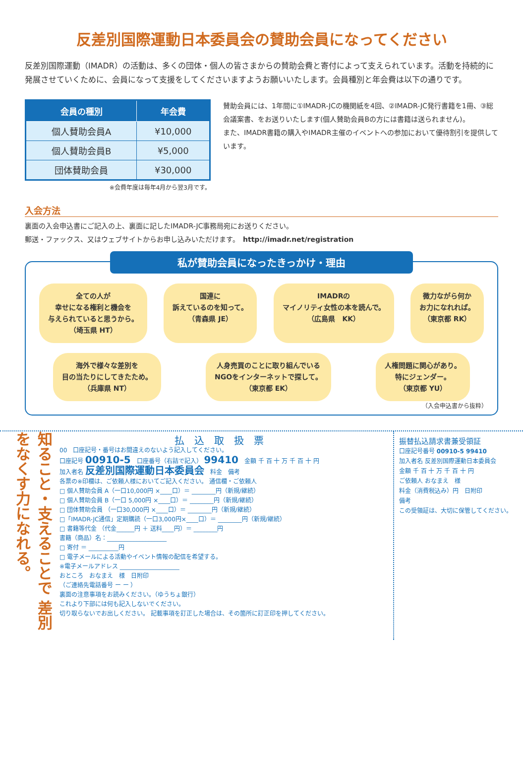反差別国際運動日本委員会の賛助会員になってください
反差別国際運動（IMADR）の活動は、多くの団体・個人の皆さまからの賛助会費と寄付によって支えられています。活動を持続的に発展させていくために、会員になって支援をしてくださいますようお願いいたします。会員種別と年会費は以下の通りです。
| 会員の種別 | 年会費 |
| --- | --- |
| 個人賛助会員A | ¥10,000 |
| 個人賛助会員B | ¥5,000 |
| 団体賛助会員 | ¥30,000 |
※会費年度は毎年4月から翌3月です。
賛助会員には、1年間に①IMADR-JCの機関紙を4回、②IMADR-JC発行書籍を1冊、③総会議案書、をお送りいたします(個人賛助会員Bの方には書籍は送られません)。
また、IMADR書籍の購入やIMADR主催のイベントへの参加において優待割引を提供しています。
入会方法
裏面の入会申込書にご記入の上、裏面に記したIMADR-JC事務局宛にお送りください。
郵送・ファックス、又はウェブサイトからお申し込みいただけます。　http://imadr.net/registration
私が賛助会員になったきっかけ・理由
全ての人が
幸せになる権利と機会を
与えられていると思うから。
（埼玉県 HT）
国連に
訴えているのを知って。
（青森県 JE）
IMADRの
マイノリティ女性の本を読んで。
（広島県　KK）
微力ながら何か
お力になれれば。
（東京都 RK）
海外で様々な差別を
目の当たりにしてきたため。
（兵庫県 NT）
人身売買のことに取り組んでいる
NGOをインターネットで探して。
（東京都 EK）
人権問題に関心があり。
特にジェンダー。
（東京都 YU）
（入会申込書から抜粋）
知ること・支えることで 差別をなくす力になれる。
払込取扱票
00　口座記号・番号はお間違えのないよう記入してください。
口座記号 00910-5　口座番号（右詰で記入） 99410　金額 千 百 十 万 千 百 十 円
加入者名 反差別国際運動日本委員会　料金　備考
各票の※印欄は、ご依頼人様においてご記入ください。 通信欄・ご依頼人
□ 個人賛助会員 A（一口10,000円 ×____口）＝ ________円（新規/継続）
□ 個人賛助会員 B（一口 5,000円 ×____口）＝ ________円（新規/継続）
□ 団体賛助会員 （一口30,000円 ×____口）＝ ________円（新規/継続）
□「IMADR-JC通信」定期購読（一口3,000円×____口）＝ ________円（新規/継続）
□ 書籍等代金 （代金______円 ＋ 送料____円）＝ ________円
書籍（商品）名：____________________
□ 寄付 ＝ __________円
□ 電子メールによる活動やイベント情報の配信を希望する。
※電子メールアドレス ____________________
おところ　おなまえ　様　日附印
（ご連絡先電話番号 ー ー ）
裏面の注意事項をお読みください。（ゆうちょ銀行）
これより下部には何も記入しないでください。
切り取らないでお出しください。 記載事項を訂正した場合は、その箇所に訂正印を押してください。
振替払込請求書兼受領証
口座記号番号 00910-5 99410
加入者名 反差別国際運動日本委員会
金額 千 百 十 万 千 百 十 円
ご依頼人 おなまえ　様
料金（消費税込み）円　日附印
備考
この受領証は、大切に保管してください。